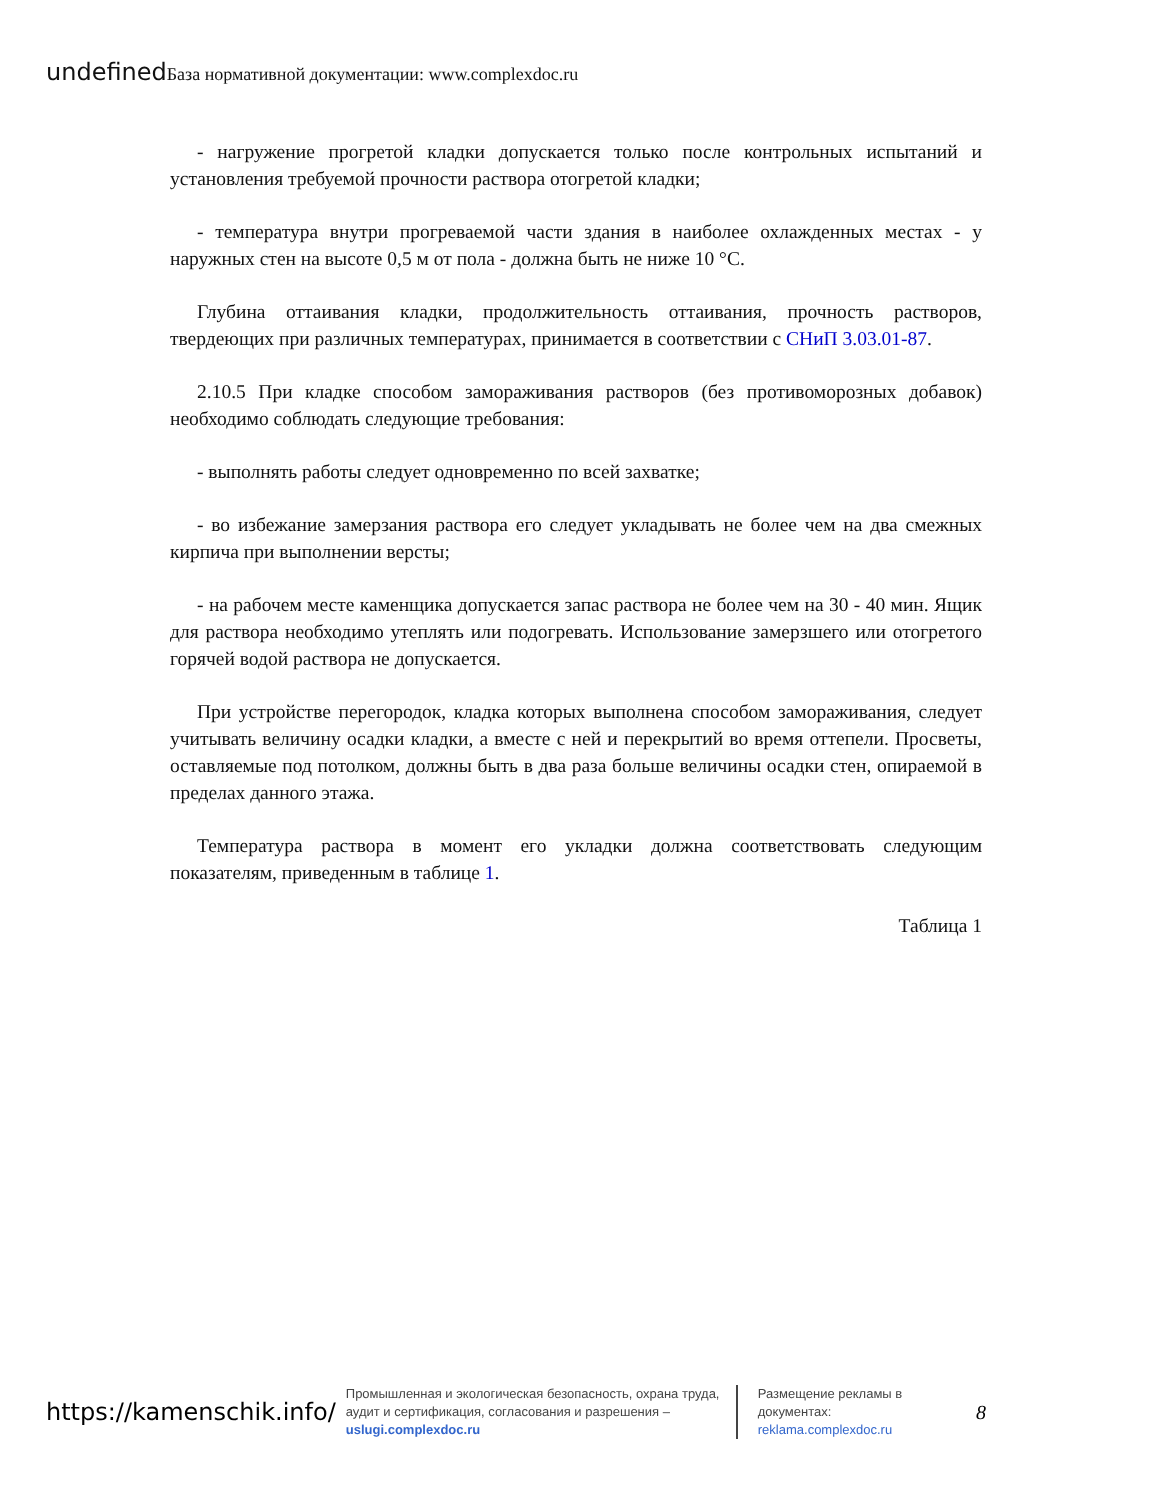undefined База нормативной документации: www.complexdoc.ru
- нагружение прогретой кладки допускается только после контрольных испытаний и установления требуемой прочности раствора отогретой кладки;
- температура внутри прогреваемой части здания в наиболее охлажденных местах - у наружных стен на высоте 0,5 м от пола - должна быть не ниже 10 °С.
Глубина оттаивания кладки, продолжительность оттаивания, прочность растворов, твердеющих при различных температурах, принимается в соответствии с СНиП 3.03.01-87.
2.10.5 При кладке способом замораживания растворов (без противоморозных добавок) необходимо соблюдать следующие требования:
- выполнять работы следует одновременно по всей захватке;
- во избежание замерзания раствора его следует укладывать не более чем на два смежных кирпича при выполнении версты;
- на рабочем месте каменщика допускается запас раствора не более чем на 30 - 40 мин. Ящик для раствора необходимо утеплять или подогревать. Использование замерзшего или отогретого горячей водой раствора не допускается.
При устройстве перегородок, кладка которых выполнена способом замораживания, следует учитывать величину осадки кладки, а вместе с ней и перекрытий во время оттепели. Просветы, оставляемые под потолком, должны быть в два раза больше величины осадки стен, опираемой в пределах данного этажа.
Температура раствора в момент его укладки должна соответствовать следующим показателям, приведенным в таблице 1.
Таблица 1
https://kamenschik.info/
Промышленная и экологическая безопасность, охрана труда, аудит и сертификация, согласования и разрешения – uslugi.complexdoc.ru
Размещение рекламы в документах:
reklama.complexdoc.ru
8